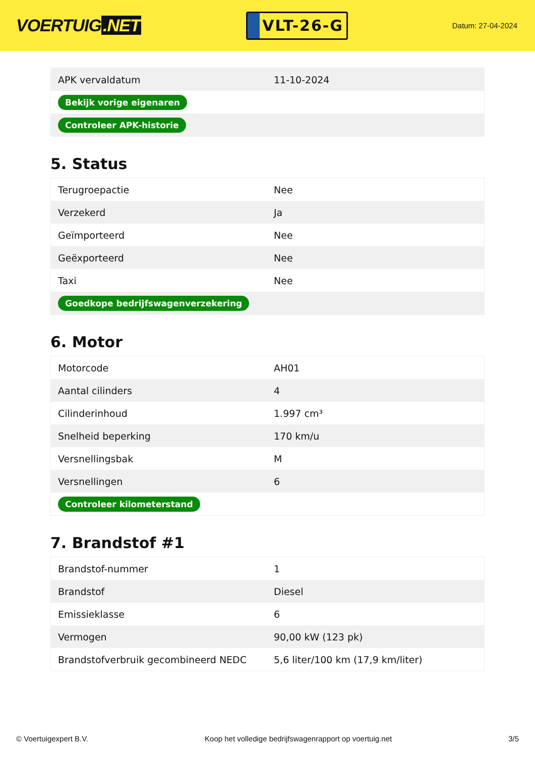VOERTUIG.NET
VLT-26-G
Datum: 27-04-2024
| APK vervaldatum | 11-10-2024 |
| Bekijk vorige eigenaren | |
| Controleer APK-historie | |
5. Status
| Terugroepactie | Nee |
| Verzekerd | Ja |
| Geïmporteerd | Nee |
| Geëxporteerd | Nee |
| Taxi | Nee |
| Goedkope bedrijfswagenverzekering | |
6. Motor
| Motorcode | AH01 |
| Aantal cilinders | 4 |
| Cilinderinhoud | 1.997 cm³ |
| Snelheid beperking | 170 km/u |
| Versnellingsbak | M |
| Versnellingen | 6 |
| Controleer kilometerstand | |
7. Brandstof #1
| Brandstof-nummer | 1 |
| Brandstof | Diesel |
| Emissieklasse | 6 |
| Vermogen | 90,00 kW (123 pk) |
| Brandstofverbruik gecombineerd NEDC | 5,6 liter/100 km (17,9 km/liter) |
© Voertuigexpert B.V. Koop het volledige bedrijfswagenrapport op voertuig.net 3/5